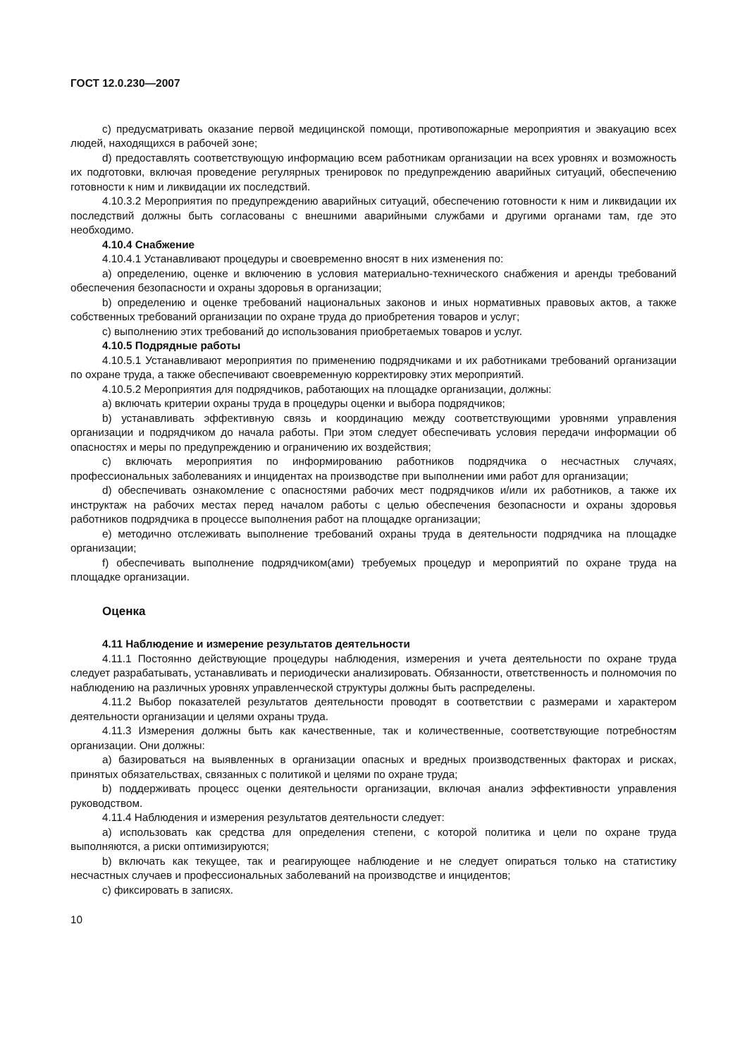ГОСТ 12.0.230—2007
c) предусматривать оказание первой медицинской помощи, противопожарные мероприятия и эвакуацию всех людей, находящихся в рабочей зоне;
d) предоставлять соответствующую информацию всем работникам организации на всех уровнях и возможность их подготовки, включая проведение регулярных тренировок по предупреждению аварийных ситуаций, обеспечению готовности к ним и ликвидации их последствий.
4.10.3.2 Мероприятия по предупреждению аварийных ситуаций, обеспечению готовности к ним и ликвидации их последствий должны быть согласованы с внешними аварийными службами и другими органами там, где это необходимо.
4.10.4 Снабжение
4.10.4.1 Устанавливают процедуры и своевременно вносят в них изменения по:
a) определению, оценке и включению в условия материально-технического снабжения и аренды требований обеспечения безопасности и охраны здоровья в организации;
b) определению и оценке требований национальных законов и иных нормативных правовых актов, а также собственных требований организации по охране труда до приобретения товаров и услуг;
c) выполнению этих требований до использования приобретаемых товаров и услуг.
4.10.5 Подрядные работы
4.10.5.1 Устанавливают мероприятия по применению подрядчиками и их работниками требований организации по охране труда, а также обеспечивают своевременную корректировку этих мероприятий.
4.10.5.2 Мероприятия для подрядчиков, работающих на площадке организации, должны:
a) включать критерии охраны труда в процедуры оценки и выбора подрядчиков;
b) устанавливать эффективную связь и координацию между соответствующими уровнями управления организации и подрядчиком до начала работы. При этом следует обеспечивать условия передачи информации об опасностях и меры по предупреждению и ограничению их воздействия;
c) включать мероприятия по информированию работников подрядчика о несчастных случаях, профессиональных заболеваниях и инцидентах на производстве при выполнении ими работ для организации;
d) обеспечивать ознакомление с опасностями рабочих мест подрядчиков и/или их работников, а также их инструктаж на рабочих местах перед началом работы с целью обеспечения безопасности и охраны здоровья работников подрядчика в процессе выполнения работ на площадке организации;
e) методично отслеживать выполнение требований охраны труда в деятельности подрядчика на площадке организации;
f) обеспечивать выполнение подрядчиком(ами) требуемых процедур и мероприятий по охране труда на площадке организации.
Оценка
4.11 Наблюдение и измерение результатов деятельности
4.11.1 Постоянно действующие процедуры наблюдения, измерения и учета деятельности по охране труда следует разрабатывать, устанавливать и периодически анализировать. Обязанности, ответственность и полномочия по наблюдению на различных уровнях управленческой структуры должны быть распределены.
4.11.2 Выбор показателей результатов деятельности проводят в соответствии с размерами и характером деятельности организации и целями охраны труда.
4.11.3 Измерения должны быть как качественные, так и количественные, соответствующие потребностям организации. Они должны:
a) базироваться на выявленных в организации опасных и вредных производственных факторах и рисках, принятых обязательствах, связанных с политикой и целями по охране труда;
b) поддерживать процесс оценки деятельности организации, включая анализ эффективности управления руководством.
4.11.4 Наблюдения и измерения результатов деятельности следует:
a) использовать как средства для определения степени, с которой политика и цели по охране труда выполняются, а риски оптимизируются;
b) включать как текущее, так и реагирующее наблюдение и не следует опираться только на статистику несчастных случаев и профессиональных заболеваний на производстве и инцидентов;
c) фиксировать в записях.
10